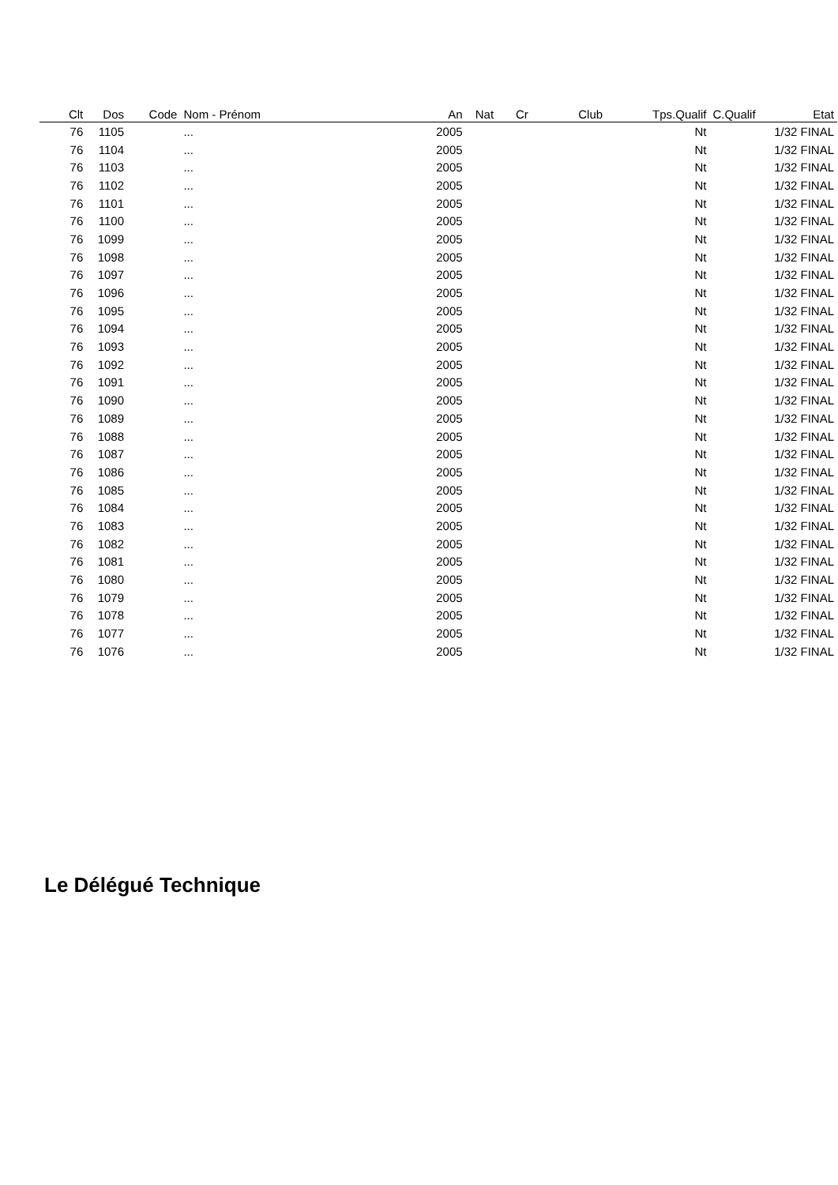| Clt | Dos | Code | Nom - Prénom | An | Nat | Cr | Club | Tps.Qualif | C.Qualif | Etat |
| --- | --- | --- | --- | --- | --- | --- | --- | --- | --- | --- |
| 76 | 1105 | | ... | 2005 | | | | Nt | | 1/32 FINAL |
| 76 | 1104 | | ... | 2005 | | | | Nt | | 1/32 FINAL |
| 76 | 1103 | | ... | 2005 | | | | Nt | | 1/32 FINAL |
| 76 | 1102 | | ... | 2005 | | | | Nt | | 1/32 FINAL |
| 76 | 1101 | | ... | 2005 | | | | Nt | | 1/32 FINAL |
| 76 | 1100 | | ... | 2005 | | | | Nt | | 1/32 FINAL |
| 76 | 1099 | | ... | 2005 | | | | Nt | | 1/32 FINAL |
| 76 | 1098 | | ... | 2005 | | | | Nt | | 1/32 FINAL |
| 76 | 1097 | | ... | 2005 | | | | Nt | | 1/32 FINAL |
| 76 | 1096 | | ... | 2005 | | | | Nt | | 1/32 FINAL |
| 76 | 1095 | | ... | 2005 | | | | Nt | | 1/32 FINAL |
| 76 | 1094 | | ... | 2005 | | | | Nt | | 1/32 FINAL |
| 76 | 1093 | | ... | 2005 | | | | Nt | | 1/32 FINAL |
| 76 | 1092 | | ... | 2005 | | | | Nt | | 1/32 FINAL |
| 76 | 1091 | | ... | 2005 | | | | Nt | | 1/32 FINAL |
| 76 | 1090 | | ... | 2005 | | | | Nt | | 1/32 FINAL |
| 76 | 1089 | | ... | 2005 | | | | Nt | | 1/32 FINAL |
| 76 | 1088 | | ... | 2005 | | | | Nt | | 1/32 FINAL |
| 76 | 1087 | | ... | 2005 | | | | Nt | | 1/32 FINAL |
| 76 | 1086 | | ... | 2005 | | | | Nt | | 1/32 FINAL |
| 76 | 1085 | | ... | 2005 | | | | Nt | | 1/32 FINAL |
| 76 | 1084 | | ... | 2005 | | | | Nt | | 1/32 FINAL |
| 76 | 1083 | | ... | 2005 | | | | Nt | | 1/32 FINAL |
| 76 | 1082 | | ... | 2005 | | | | Nt | | 1/32 FINAL |
| 76 | 1081 | | ... | 2005 | | | | Nt | | 1/32 FINAL |
| 76 | 1080 | | ... | 2005 | | | | Nt | | 1/32 FINAL |
| 76 | 1079 | | ... | 2005 | | | | Nt | | 1/32 FINAL |
| 76 | 1078 | | ... | 2005 | | | | Nt | | 1/32 FINAL |
| 76 | 1077 | | ... | 2005 | | | | Nt | | 1/32 FINAL |
| 76 | 1076 | | ... | 2005 | | | | Nt | | 1/32 FINAL |
Le Délégué Technique